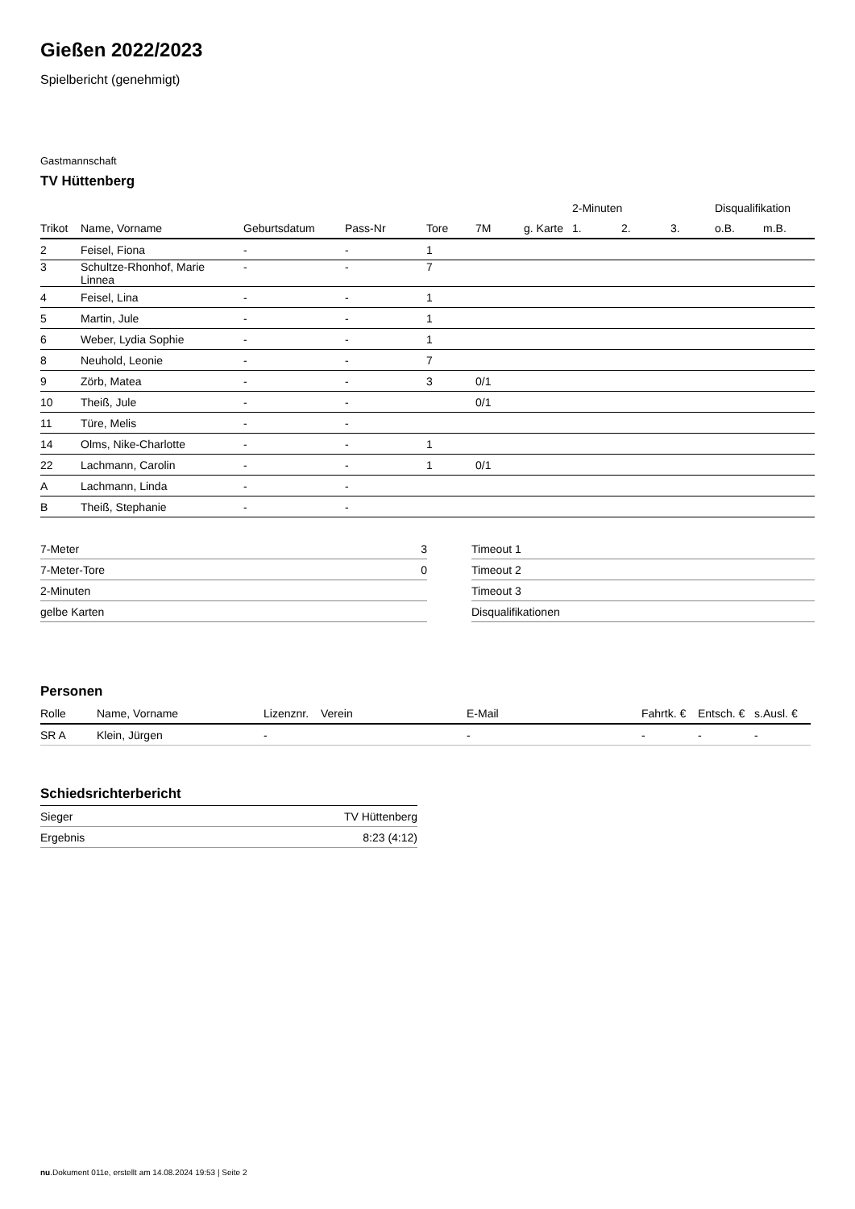Gießen 2022/2023
Spielbericht (genehmigt)
Gastmannschaft
TV Hüttenberg
| | | | | | | | 2-Minuten | | | Disqualifikation | |
| --- | --- | --- | --- | --- | --- | --- | --- | --- | --- | --- | --- |
| Trikot | Name, Vorname | Geburtsdatum | Pass-Nr | Tore | 7M | g. Karte | 1. | 2. | 3. | o.B. | m.B. |
| 2 | Feisel, Fiona | - | - | 1 | | | | | | | |
| 3 | Schultze-Rhonhof, Marie Linnea | - | - | 7 | | | | | | | |
| 4 | Feisel, Lina | - | - | 1 | | | | | | | |
| 5 | Martin, Jule | - | - | 1 | | | | | | | |
| 6 | Weber, Lydia Sophie | - | - | 1 | | | | | | | |
| 8 | Neuhold, Leonie | - | - | 7 | | | | | | | |
| 9 | Zörb, Matea | - | - | 3 | 0/1 | | | | | | |
| 10 | Theiß, Jule | - | - | | 0/1 | | | | | | |
| 11 | Türe, Melis | - | - | | | | | | | | |
| 14 | Olms, Nike-Charlotte | - | - | 1 | | | | | | | |
| 22 | Lachmann, Carolin | - | - | 1 | 0/1 | | | | | | |
| A | Lachmann, Linda | - | - | | | | | | | | |
| B | Theiß, Stephanie | - | - | | | | | | | | |
| 7-Meter | 3 |
| 7-Meter-Tore | 0 |
| 2-Minuten | |
| gelbe Karten | |
| Timeout 1 |
| Timeout 2 |
| Timeout 3 |
| Disqualifikationen |
Personen
| Rolle | Name, Vorname | Lizenznr. | Verein | E-Mail | Fahrtk. € | Entsch. € | s.Ausl. € |
| --- | --- | --- | --- | --- | --- | --- | --- |
| SR A | Klein, Jürgen | - | | - | - | - | - |
Schiedsrichterbericht
| Sieger | TV Hüttenberg |
| Ergebnis | 8:23 (4:12) |
nu.Dokument 011e, erstellt am 14.08.2024 19:53 | Seite 2